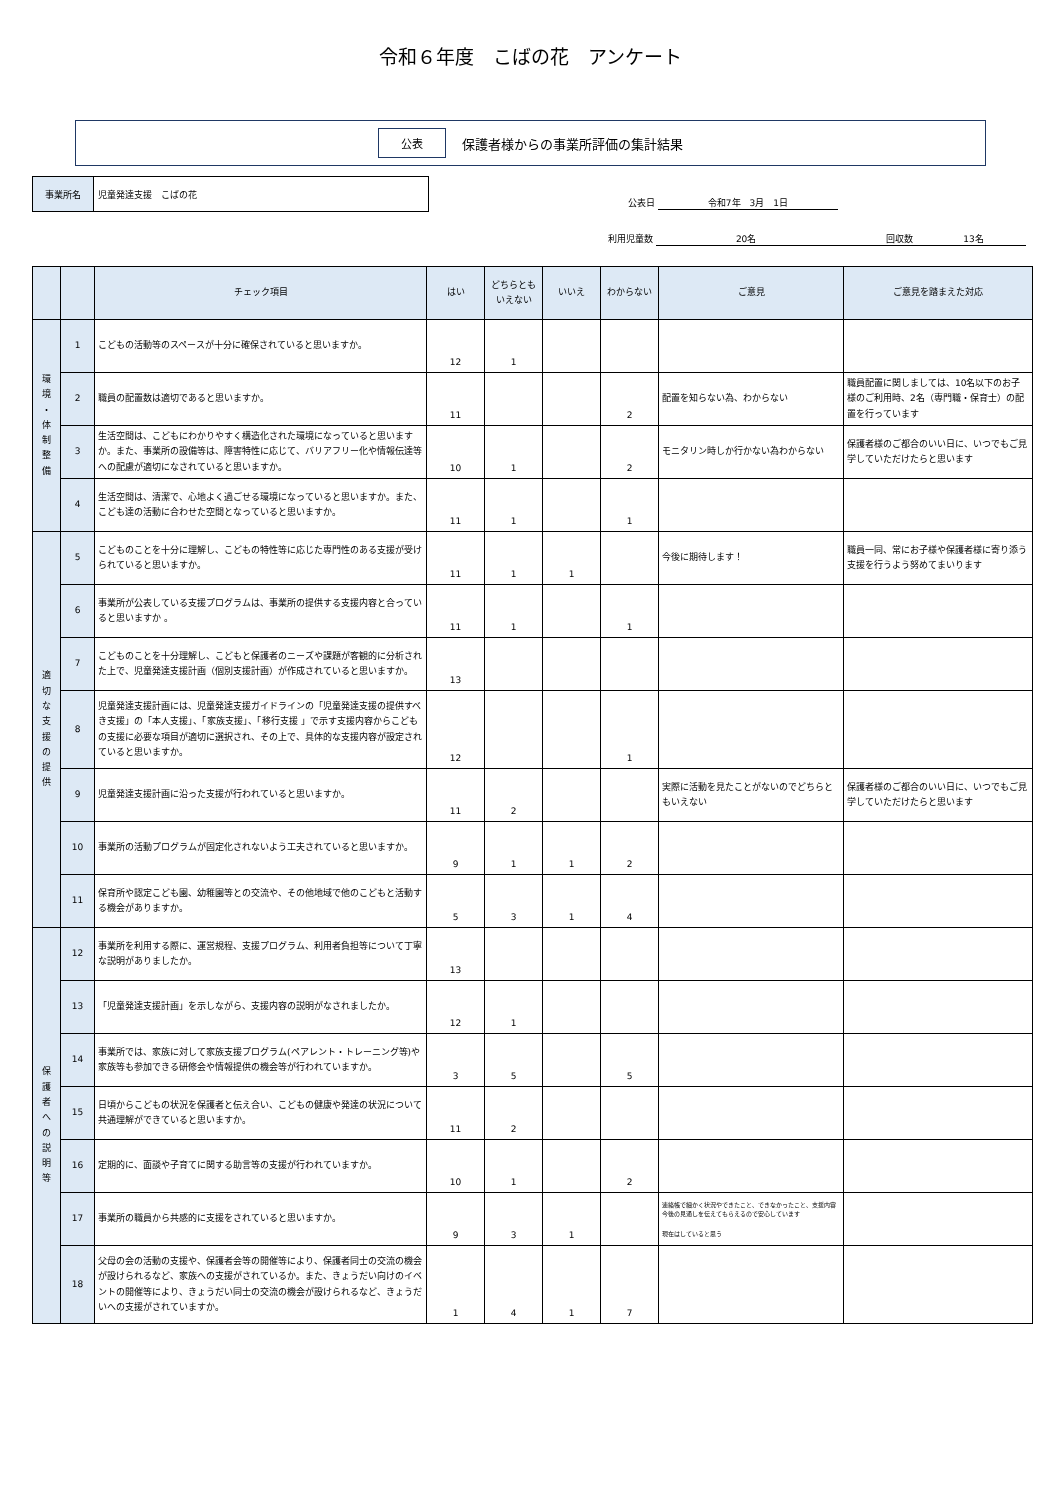令和６年度　こばの花　アンケート
公表 保護者様からの事業所評価の集計結果
事業所名
児童発達支援　こばの花
公表日 令和7年　3月　1日
利用児童数 20名 回収数 13名
| | | チェック項目 | はい | どちらとも いえない | いいえ | わからない | ご意見 | ご意見を踏まえた対応 |
| --- | --- | --- | --- | --- | --- | --- | --- | --- |
| 環 境 ・ 体 制 整 備 | 1 | こどもの活動等のスペースが十分に確保されていると思いますか。 | 12 | 1 | | | | |
| | 2 | 職員の配置数は適切であると思いますか。 | 11 | | | 2 | 配置を知らない為、わからない | 職員配置に関しましては、10名以下のお子様のご利用時、2名（専門職・保育士）の配置を行っています |
| | 3 | 生活空間は、こどもにわかりやすく構造化された環境になっていると思いますか。また、事業所の設備等は、障害特性に応じて、バリアフリー化や情報伝達等への配慮が適切になされていると思いますか。 | 10 | 1 | | 2 | モニタリン時しか行かない為わからない | 保護者様のご都合のいい日に、いつでもご見学していただけたらと思います |
| | 4 | 生活空間は、清潔で、心地よく過ごせる環境になっていると思いますか。また、こども達の活動に合わせた空間となっていると思いますか。 | 11 | 1 | | 1 | | |
| 適 切 な 支 援 の 提 供 | 5 | こどものことを十分に理解し、こどもの特性等に応じた専門性のある支援が受けられていると思いますか。 | 11 | 1 | 1 | | 今後に期待します！ | 職員一同、常にお子様や保護者様に寄り添う支援を行うよう努めてまいります |
| | 6 | 事業所が公表している支援プログラムは、事業所の提供する支援内容と合っていると思いますか 。 | 11 | 1 | | 1 | | |
| | 7 | こどものことを十分理解し、こどもと保護者のニーズや課題が客観的に分析された上で、児童発達支援計画（個別支援計画）が作成されていると思いますか。 | 13 | | | | | |
| | 8 | 児童発達支援計画には、児童発達支援ガイドラインの「児童発達支援の提供すべき支援」の「本人支援」、「家族支援」、「移行支援 」で示す支援内容からこどもの支援に必要な項目が適切に選択され、その上で、具体的な支援内容が設定されていると思いますか。 | 12 | | | 1 | | |
| | 9 | 児童発達支援計画に沿った支援が行われていると思いますか。 | 11 | 2 | | | 実際に活動を見たことがないのでどちらともいえない | 保護者様のご都合のいい日に、いつでもご見学していただけたらと思います |
| | 10 | 事業所の活動プログラムが固定化されないよう工夫されていると思いますか。 | 9 | 1 | 1 | 2 | | |
| | 11 | 保育所や認定こども園、幼稚園等との交流や、その他地域で他のこどもと活動する機会がありますか。 | 5 | 3 | 1 | 4 | | |
| 保 護 者 へ の 説 明 等 | 12 | 事業所を利用する際に、運営規程、支援プログラム、利用者負担等について丁寧な説明がありましたか。 | 13 | | | | | |
| | 13 | 「児童発達支援計画」を示しながら、支援内容の説明がなされましたか。 | 12 | 1 | | | | |
| | 14 | 事業所では、家族に対して家族支援プログラム(ペアレント・トレーニング等)や家族等も参加できる研修会や情報提供の機会等が行われていますか。 | 3 | 5 | | 5 | | |
| | 15 | 日頃からこどもの状況を保護者と伝え合い、こどもの健康や発達の状況について共通理解ができていると思いますか。 | 11 | 2 | | | | |
| | 16 | 定期的に、面談や子育てに関する助言等の支援が行われていますか。 | 10 | 1 | | 2 | | |
| | 17 | 事業所の職員から共感的に支援をされていると思いますか。 | 9 | 3 | 1 | | 連絡帳で細かく状況やできたこと、できなかったこと、支援内容今後の見通しを伝えてもらえるので安心しています 現在はしていると思う | |
| | 18 | 父母の会の活動の支援や、保護者会等の開催等により、保護者同士の交流の機会が設けられるなど、家族への支援がされているか。また、きょうだい向けのイベントの開催等により、きょうだい同士の交流の機会が設けられるなど、きょうだいへの支援がされていますか。 | 1 | 4 | 1 | 7 | | |